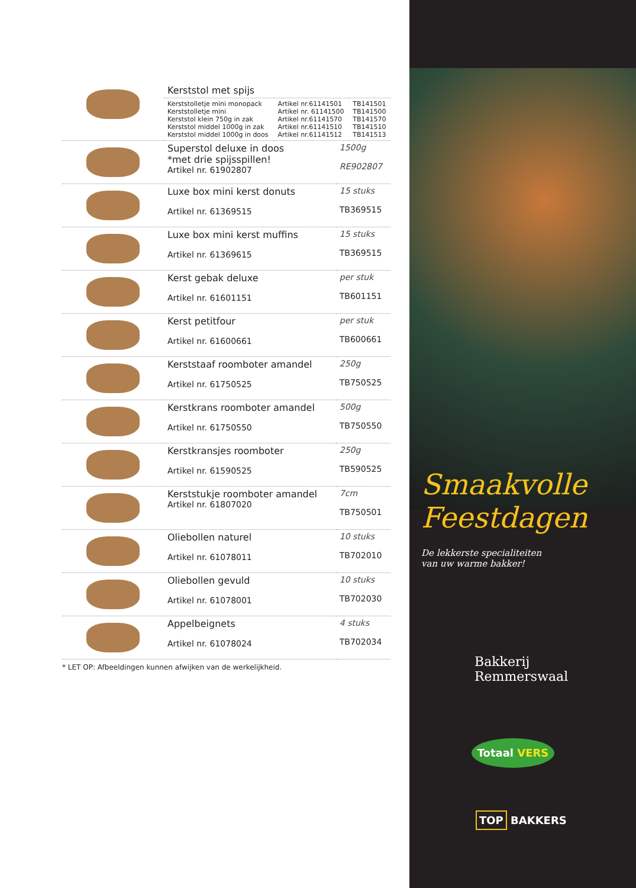| | Kerststol met spijs | | |
| | Kerststolletje mini monopack Kerststolletje mini Kerststol klein 750g in zak Kerststol middel 1000g in zak Kerststol middel 1000g in doos | Artikel nr.61141501 Artikel nr. 61141500 Artikel nr.61141570 Artikel nr.61141510 Artikel nr.61141512 | TB141501 TB141500 TB141570 TB141510 TB141513 |
| | Superstol deluxe in doos *met drie spijsspillen! Artikel nr. 61902807 | 1500g RE902807 |
| | Luxe box mini kerst donuts Artikel nr. 61369515 | 15 stuks TB369515 |
| | Luxe box mini kerst muffins Artikel nr. 61369615 | 15 stuks TB369515 |
| | Kerst gebak deluxe Artikel nr. 61601151 | per stuk TB601151 |
| | Kerst petitfour Artikel nr. 61600661 | per stuk TB600661 |
| | Kerststaaf roomboter amandel Artikel nr. 61750525 | 250g TB750525 |
| | Kerstkrans roomboter amandel Artikel nr. 61750550 | 500g TB750550 |
| | Kerstkransjes roomboter Artikel nr. 61590525 | 250g TB590525 |
| | Kerststukje roomboter amandel Artikel nr. 61807020 | 7cm TB750501 |
| | Oliebollen naturel Artikel nr. 61078011 | 10 stuks TB702010 |
| | Oliebollen gevuld Artikel nr. 61078001 | 10 stuks TB702030 |
| | Appelbeignets Artikel nr. 61078024 | 4 stuks TB702034 |
* LET OP: Afbeeldingen kunnen afwijken van de werkelijkheid.
Smaakvolle
Feestdagen
De lekkerste specialiteiten
van uw warme bakker!
Bakkerij
Remmerswaal
Totaal VERS
TOP BAKKERS